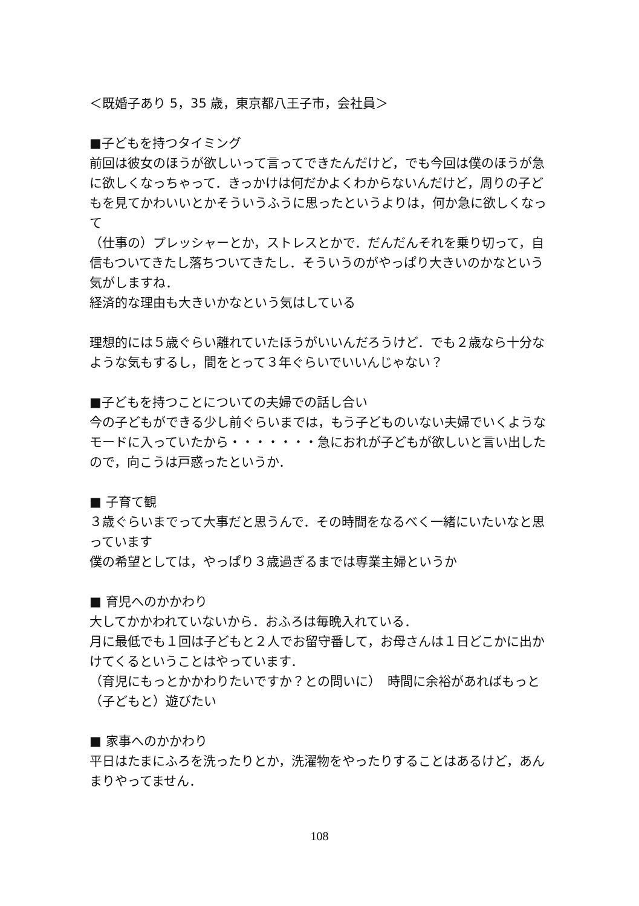＜既婚子あり 5，35 歳，東京都八王子市，会社員＞
■子どもを持つタイミング
前回は彼女のほうが欲しいって言ってできたんだけど，でも今回は僕のほうが急に欲しくなっちゃって．きっかけは何だかよくわからないんだけど，周りの子どもを見てかわいいとかそういうふうに思ったというよりは，何か急に欲しくなって
（仕事の）プレッシャーとか，ストレスとかで．だんだんそれを乗り切って，自信もついてきたし落ちついてきたし．そういうのがやっぱり大きいのかなという気がしますね．
経済的な理由も大きいかなという気はしている
理想的には５歳ぐらい離れていたほうがいいんだろうけど．でも２歳なら十分なような気もするし，間をとって３年ぐらいでいいんじゃない？
■子どもを持つことについての夫婦での話し合い
今の子どもができる少し前ぐらいまでは，もう子どものいない夫婦でいくようなモードに入っていたから・・・・・・・急におれが子どもが欲しいと言い出したので，向こうは戸惑ったというか．
■ 子育て観
３歳ぐらいまでって大事だと思うんで．その時間をなるべく一緒にいたいなと思っています
僕の希望としては，やっぱり３歳過ぎるまでは専業主婦というか
■ 育児へのかかわり
大してかかわれていないから．おふろは毎晩入れている．
月に最低でも１回は子どもと２人でお留守番して，お母さんは１日どこかに出かけてくるということはやっています．
（育児にもっとかかわりたいですか？との問いに）　時間に余裕があればもっと（子どもと）遊びたい
■ 家事へのかかわり
平日はたまにふろを洗ったりとか，洗濯物をやったりすることはあるけど，あんまりやってません．
108